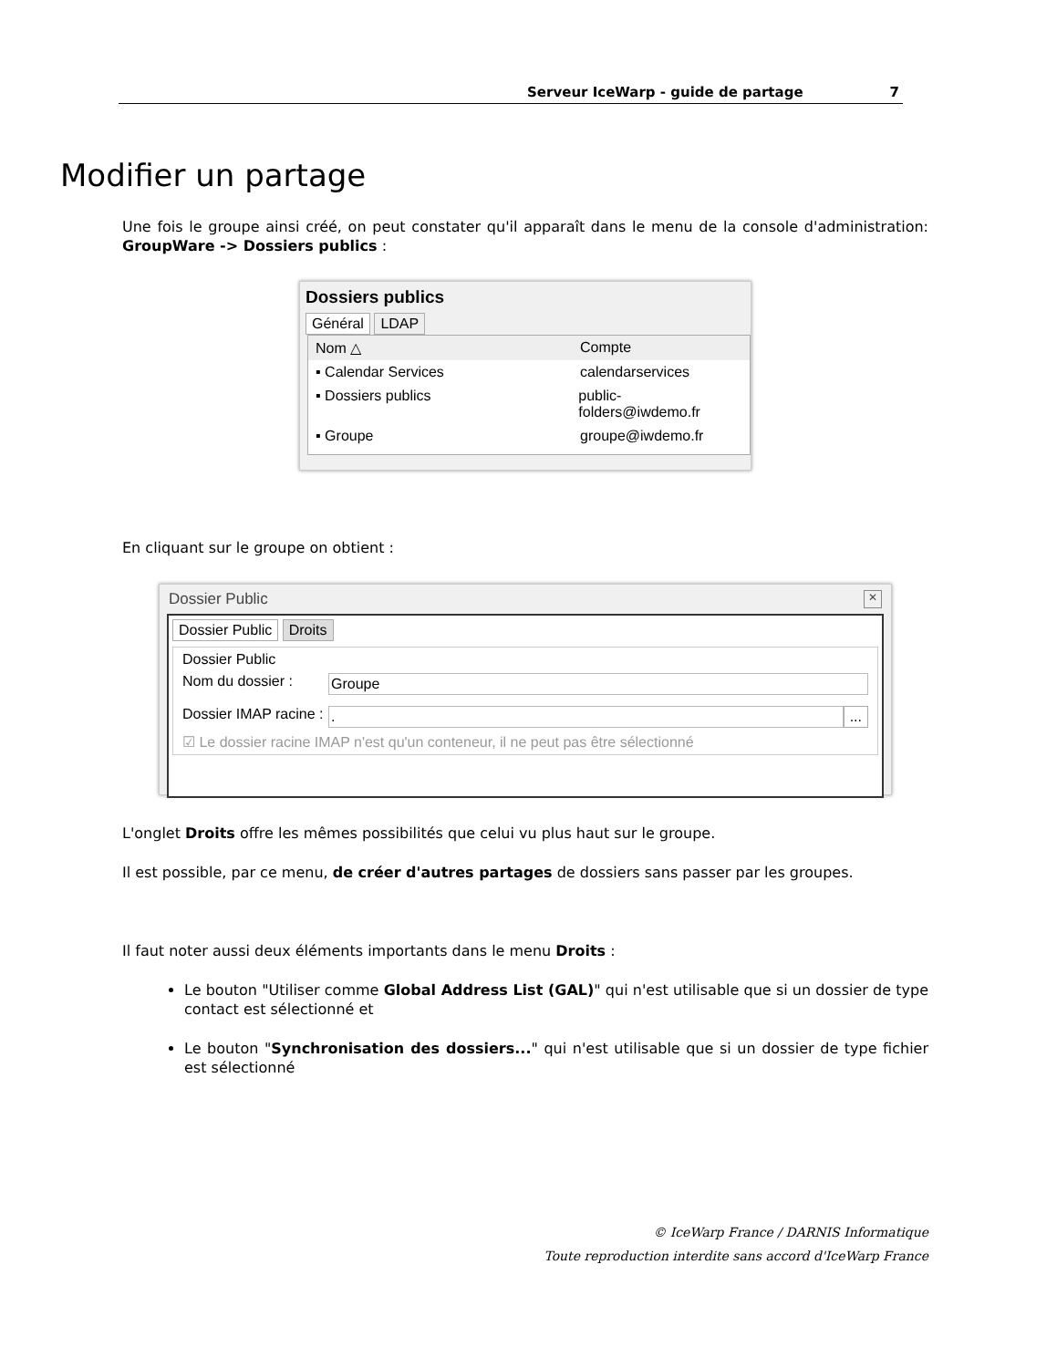Serveur IceWarp - guide de partage 7
Modifier un partage
Une fois le groupe ainsi créé, on peut constater qu'il apparaît dans le menu de la console d'administration: GroupWare -> Dossiers publics :
Dossiers publics
Général LDAP
Nom △ Compte
▪ Calendar Services calendarservices
▪ Dossiers publics public-folders@iwdemo.fr
▪ Groupe groupe@iwdemo.fr
En cliquant sur le groupe on obtient :
Dossier Public ✕
Dossier Public Droits
Dossier Public
Nom du dossier : Groupe
Dossier IMAP racine :. ...
☑ Le dossier racine IMAP n'est qu'un conteneur, il ne peut pas être sélectionné
L'onglet Droits offre les mêmes possibilités que celui vu plus haut sur le groupe.
Il est possible, par ce menu, de créer d'autres partages de dossiers sans passer par les groupes.
Il faut noter aussi deux éléments importants dans le menu Droits :
Le bouton "Utiliser comme Global Address List (GAL)" qui n'est utilisable que si un dossier de type contact est sélectionné et
Le bouton "Synchronisation des dossiers..." qui n'est utilisable que si un dossier de type fichier est sélectionné
© IceWarp France / DARNIS Informatique
Toute reproduction interdite sans accord d'IceWarp France